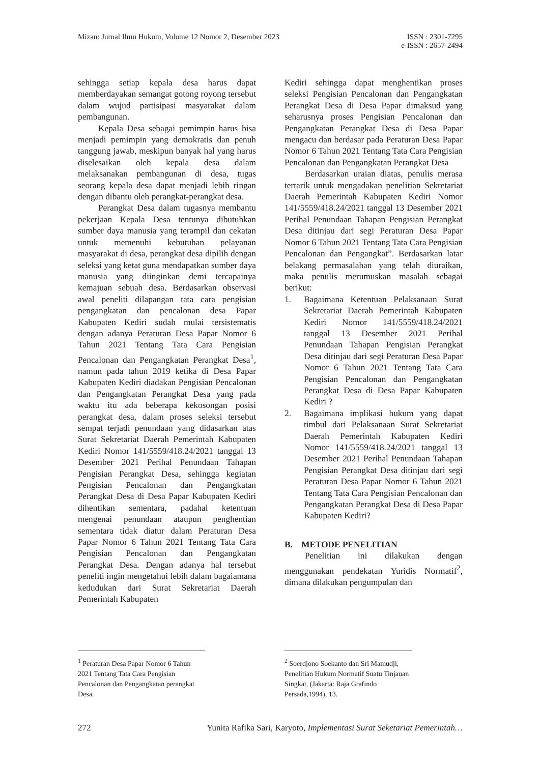Mizan: Jurnal Ilmu Hukum, Volume 12 Nomor 2, Desember 2023
ISSN : 2301-7295
e-ISSN : 2657-2494
sehingga setiap kepala desa harus dapat memberdayakan semangat gotong royong tersebut dalam wujud partisipasi masyarakat dalam pembangunan.
Kepala Desa sebagai pemimpin harus bisa menjadi pemimpin yang demokratis dan penuh tanggung jawab, meskipun banyak hal yang harus diselesaikan oleh kepala desa dalam melaksanakan pembangunan di desa, tugas seorang kepala desa dapat menjadi lebih ringan dengan dibantu oleh perangkat-perangkat desa.
Perangkat Desa dalam tugasnya membantu pekerjaan Kepala Desa tentunya dibutuhkan sumber daya manusia yang terampil dan cekatan untuk memenuhi kebutuhan pelayanan masyarakat di desa, perangkat desa dipilih dengan seleksi yang ketat guna mendapatkan sumber daya manusia yang diinginkan demi tercapainya kemajuan sebuah desa. Berdasarkan observasi awal peneliti dilapangan tata cara pengisian pengangkatan dan pencalonan desa Papar Kabupaten Kediri sudah mulai tersistematis dengan adanya Peraturan Desa Papar Nomor 6 Tahun 2021 Tentang Tata Cara Pengisian Pencalonan dan Pengangkatan Perangkat Desa<sup>1</sup>, namun pada tahun 2019 ketika di Desa Papar Kabupaten Kediri diadakan Pengisian Pencalonan dan Pengangkatan Perangkat Desa yang pada waktu itu ada beberapa kekosongan posisi perangkat desa, dalam proses seleksi tersebut sempat terjadi penundaan yang didasarkan atas Surat Sekretariat Daerah Pemerintah Kabupaten Kediri Nomor 141/5559/418.24/2021 tanggal 13 Desember 2021 Perihal Penundaan Tahapan Pengisian Perangkat Desa, sehingga kegiatan Pengisian Pencalonan dan Pengangkatan Perangkat Desa di Desa Papar Kabupaten Kediri dihentikan sementara, padahal ketentuan mengenai penundaan ataupun penghentian sementara tidak diatur dalam Peraturan Desa Papar Nomor 6 Tahun 2021 Tentang Tata Cara Pengisian Pencalonan dan Pengangkatan Perangkat Desa. Dengan adanya hal tersebut peneliti ingin mengetahui lebih dalam bagaiamana kedudukan dari Surat Sekretariat Daerah Pemerintah Kabupaten
<sup>1</sup> Peraturan Desa Papar Nomor 6 Tahun 2021 Tentang Tata Cara Pengisian Pencalonan dan Pengangkatan perangkat Desa.
Kediri sehingga dapat menghentikan proses seleksi Pengisian Pencalonan dan Pengangkatan Perangkat Desa di Desa Papar dimaksud yang seharusnya proses Pengisian Pencalonan dan Pengangkatan Perangkat Desa di Desa Papar mengacu dan berdasar pada Peraturan Desa Papar Nomor 6 Tahun 2021 Tentang Tata Cara Pengisian Pencalonan dan Pengangkatan Perangkat Desa
Berdasarkan uraian diatas, penulis merasa tertarik untuk mengadakan penelitian Sekretariat Daerah Pemerintah Kabupaten Kediri Nomor 141/5559/418.24/2021 tanggal 13 Desember 2021 Perihal Penundaan Tahapan Pengisian Perangkat Desa ditinjau dari segi Peraturan Desa Papar Nomor 6 Tahun 2021 Tentang Tata Cara Pengisian Pencalonan dan Pengangkat”. Berdasarkan latar belakang permasalahan yang telah diuraikan, maka penulis merumuskan masalah sebagai berikut:
1. Bagaimana Ketentuan Pelaksanaan Surat Sekretariat Daerah Pemerintah Kabupaten Kediri Nomor 141/5559/418.24/2021 tanggal 13 Desember 2021 Perihal Penundaan Tahapan Pengisian Perangkat Desa ditinjau dari segi Peraturan Desa Papar Nomor 6 Tahun 2021 Tentang Tata Cara Pengisian Pencalonan dan Pengangkatan Perangkat Desa di Desa Papar Kabupaten Kediri ?
2. Bagaimana implikasi hukum yang dapat timbul dari Pelaksanaan Surat Sekretariat Daerah Pemerintah Kabupaten Kediri Nomor 141/5559/418.24/2021 tanggal 13 Desember 2021 Perihal Penundaan Tahapan Pengisian Perangkat Desa ditinjau dari segi Peraturan Desa Papar Nomor 6 Tahun 2021 Tentang Tata Cara Pengisian Pencalonan dan Pengangkatan Perangkat Desa di Desa Papar Kabupaten Kediri?
B. METODE PENELITIAN
Penelitian ini dilakukan dengan menggunakan pendekatan Yuridis Normatif<sup>2</sup>, dimana dilakukan pengumpulan dan
<sup>2</sup> Soerdjono Soekanto dan Sri Mamudji, Penelitian Hukum Normatif Suatu Tinjauan Singkat, (Jakarta: Raja Grafindo Persada,1994), 13.
272 Yunita Rafika Sari, Karyoto, Implementasi Surat Seketariat Pemerintah…